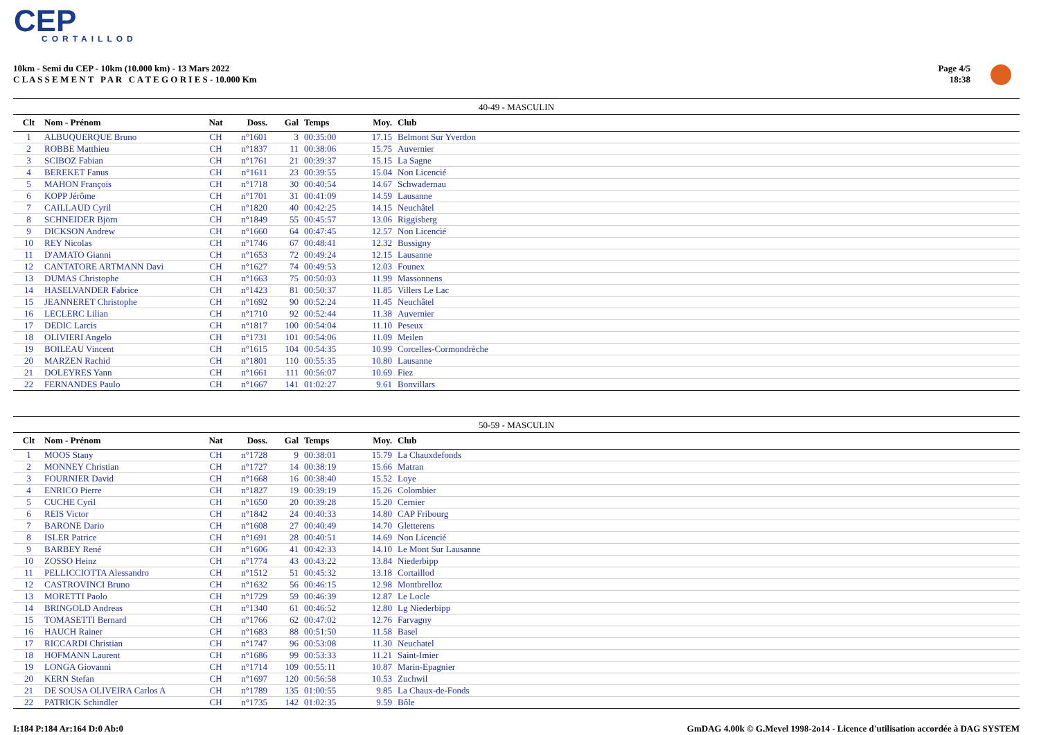CEP
CORTAILLOD
10km - Semi du CEP - 10km (10.000 km) - 13 Mars 2022
C L A S S E M E N T P A R C A T E G O R I E S - 10.000 Km
Page 4/5
18:38
40-49 - MASCULIN
| Clt | Nom - Prénom | Nat | Doss. | Gal | Temps | Moy. | Club |
| --- | --- | --- | --- | --- | --- | --- | --- |
| 1 | ALBUQUERQUE Bruno | CH | n°1601 | 3 | 00:35:00 | 17.15 | Belmont Sur Yverdon |
| 2 | ROBBE Matthieu | CH | n°1837 | 11 | 00:38:06 | 15.75 | Auvernier |
| 3 | SCIBOZ Fabian | CH | n°1761 | 21 | 00:39:37 | 15.15 | La Sagne |
| 4 | BEREKET Fanus | CH | n°1611 | 23 | 00:39:55 | 15.04 | Non Licencié |
| 5 | MAHON François | CH | n°1718 | 30 | 00:40:54 | 14.67 | Schwadernau |
| 6 | KOPP Jérôme | CH | n°1701 | 31 | 00:41:09 | 14.59 | Lausanne |
| 7 | CAILLAUD Cyril | CH | n°1820 | 40 | 00:42:25 | 14.15 | Neuchâtel |
| 8 | SCHNEIDER Björn | CH | n°1849 | 55 | 00:45:57 | 13.06 | Riggisberg |
| 9 | DICKSON Andrew | CH | n°1660 | 64 | 00:47:45 | 12.57 | Non Licencié |
| 10 | REY Nicolas | CH | n°1746 | 67 | 00:48:41 | 12.32 | Bussigny |
| 11 | D'AMATO Gianni | CH | n°1653 | 72 | 00:49:24 | 12.15 | Lausanne |
| 12 | CANTATORE ARTMANN Davi | CH | n°1627 | 74 | 00:49:53 | 12.03 | Founex |
| 13 | DUMAS Christophe | CH | n°1663 | 75 | 00:50:03 | 11.99 | Massonnens |
| 14 | HASELVANDER Fabrice | CH | n°1423 | 81 | 00:50:37 | 11.85 | Villers Le Lac |
| 15 | JEANNERET Christophe | CH | n°1692 | 90 | 00:52:24 | 11.45 | Neuchâtel |
| 16 | LECLERC Lilian | CH | n°1710 | 92 | 00:52:44 | 11.38 | Auvernier |
| 17 | DEDIC Larcis | CH | n°1817 | 100 | 00:54:04 | 11.10 | Peseux |
| 18 | OLIVIERI Angelo | CH | n°1731 | 101 | 00:54:06 | 11.09 | Meilen |
| 19 | BOILEAU Vincent | CH | n°1615 | 104 | 00:54:35 | 10.99 | Corcelles-Cormondrèche |
| 20 | MARZEN Rachid | CH | n°1801 | 110 | 00:55:35 | 10.80 | Lausanne |
| 21 | DOLEYRES Yann | CH | n°1661 | 111 | 00:56:07 | 10.69 | Fiez |
| 22 | FERNANDES Paulo | CH | n°1667 | 141 | 01:02:27 | 9.61 | Bonvillars |
50-59 - MASCULIN
| Clt | Nom - Prénom | Nat | Doss. | Gal | Temps | Moy. | Club |
| --- | --- | --- | --- | --- | --- | --- | --- |
| 1 | MOOS Stany | CH | n°1728 | 9 | 00:38:01 | 15.79 | La Chauxdefonds |
| 2 | MONNEY Christian | CH | n°1727 | 14 | 00:38:19 | 15.66 | Matran |
| 3 | FOURNIER David | CH | n°1668 | 16 | 00:38:40 | 15.52 | Loye |
| 4 | ENRICO Pierre | CH | n°1827 | 19 | 00:39:19 | 15.26 | Colombier |
| 5 | CUCHE Cyril | CH | n°1650 | 20 | 00:39:28 | 15.20 | Cernier |
| 6 | REIS Victor | CH | n°1842 | 24 | 00:40:33 | 14.80 | CAP Fribourg |
| 7 | BARONE Dario | CH | n°1608 | 27 | 00:40:49 | 14.70 | Gletterens |
| 8 | ISLER Patrice | CH | n°1691 | 28 | 00:40:51 | 14.69 | Non Licencié |
| 9 | BARBEY René | CH | n°1606 | 41 | 00:42:33 | 14.10 | Le Mont Sur Lausanne |
| 10 | ZOSSO Heinz | CH | n°1774 | 43 | 00:43:22 | 13.84 | Niederbipp |
| 11 | PELLICCIOTTA Alessandro | CH | n°1512 | 51 | 00:45:32 | 13.18 | Cortaillod |
| 12 | CASTROVINCI Bruno | CH | n°1632 | 56 | 00:46:15 | 12.98 | Montbrelloz |
| 13 | MORETTI Paolo | CH | n°1729 | 59 | 00:46:39 | 12.87 | Le Locle |
| 14 | BRINGOLD Andreas | CH | n°1340 | 61 | 00:46:52 | 12.80 | Lg Niederbipp |
| 15 | TOMASETTI Bernard | CH | n°1766 | 62 | 00:47:02 | 12.76 | Farvagny |
| 16 | HAUCH Rainer | CH | n°1683 | 88 | 00:51:50 | 11.58 | Basel |
| 17 | RICCARDI Christian | CH | n°1747 | 96 | 00:53:08 | 11.30 | Neuchatel |
| 18 | HOFMANN Laurent | CH | n°1686 | 99 | 00:53:33 | 11.21 | Saint-Imier |
| 19 | LONGA Giovanni | CH | n°1714 | 109 | 00:55:11 | 10.87 | Marin-Epagnier |
| 20 | KERN Stefan | CH | n°1697 | 120 | 00:56:58 | 10.53 | Zuchwil |
| 21 | DE SOUSA OLIVEIRA Carlos A | CH | n°1789 | 135 | 01:00:55 | 9.85 | La Chaux-de-Fonds |
| 22 | PATRICK Schindler | CH | n°1735 | 142 | 01:02:35 | 9.59 | Bôle |
I:184 P:184 Ar:164 D:0 Ab:0 GmDAG 4.00k © G.Mevel 1998-2o14 - Licence d'utilisation accordée à DAG SYSTEM